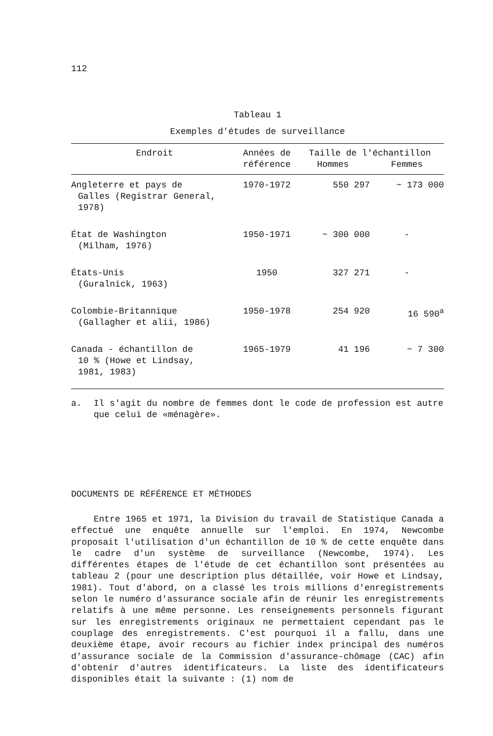112
Tableau 1
Exemples d'études de surveillance
| Endroit | Années de référence | Taille de l'échantillon Hommes Femmes | |
| --- | --- | --- | --- |
| Angleterre et pays de Galles (Registrar General, 1978) | 1970-1972 | 550 297 | ~ 173 000 |
| État de Washington (Milham, 1976) | 1950-1971 | ~ 300 000 | - |
| États-Unis (Guralnick, 1963) | 1950 | 327 271 | - |
| Colombie-Britannique (Gallagher et alii, 1986) | 1950-1978 | 254 920 | 16 590<sup>a</sup> |
| Canada - échantillon de 10 % (Howe et Lindsay, 1981, 1983) | 1965-1979 | 41 196 | ~ 7 300 |
a. Il s'agit du nombre de femmes dont le code de profession est autre que celui de «ménagère».
DOCUMENTS DE RÉFÉRENCE ET MÉTHODES
Entre 1965 et 1971, la Division du travail de Statistique Canada a effectué une enquête annuelle sur l'emploi. En 1974, Newcombe proposait l'utilisation d'un échantillon de 10 % de cette enquête dans le cadre d'un système de surveillance (Newcombe, 1974). Les différentes étapes de l'étude de cet échantillon sont présentées au tableau 2 (pour une description plus détaillée, voir Howe et Lindsay, 1981). Tout d'abord, on a classé les trois millions d'enregistrements selon le numéro d'assurance sociale afin de réunir les enregistrements relatifs à une même personne. Les renseignements personnels figurant sur les enregistrements originaux ne permettaient cependant pas le couplage des enregistrements. C'est pourquoi il a fallu, dans une deuxième étape, avoir recours au fichier index principal des numéros d'assurance sociale de la Commission d'assurance-chômage (CAC) afin d'obtenir d'autres identificateurs. La liste des identificateurs disponibles était la suivante : (1) nom de